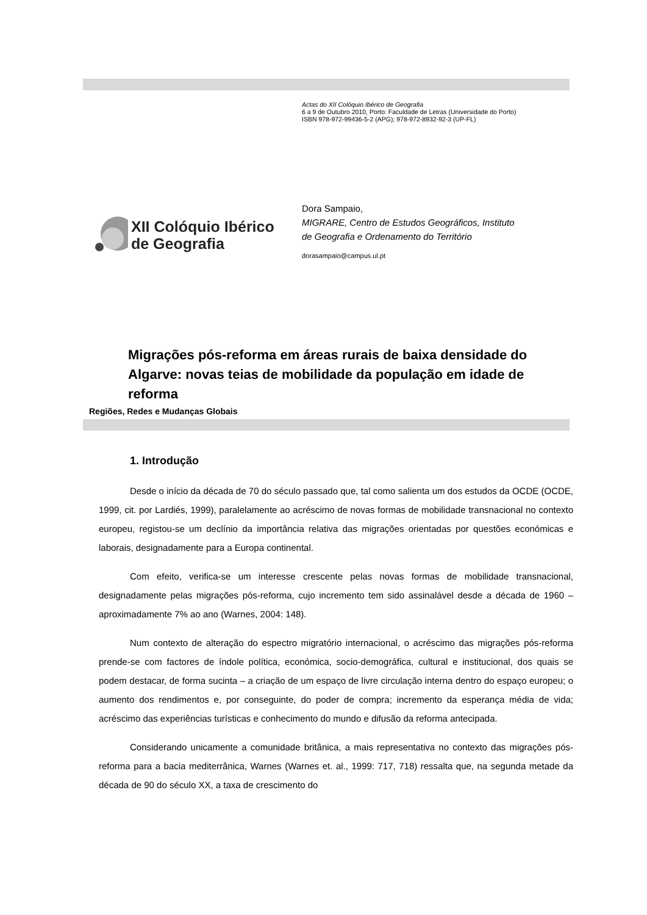Actas do XII Colóquio Ibérico de Geografia
6 a 9 de Outubro 2010, Porto: Faculdade de Letras (Universidade do Porto)
ISBN 978-972-99436-5-2 (APG); 978-972-8932-92-3 (UP-FL)
XII Colóquio Ibérico
de Geografia
Dora Sampaio,
MIGRARE, Centro de Estudos Geográficos, Instituto
de Geografia e Ordenamento do Território
dorasampaio@campus.ul.pt
Migrações pós-reforma em áreas rurais de baixa densidade do Algarve: novas teias de mobilidade da população em idade de reforma
Regiões, Redes e Mudanças Globais
1. Introdução
Desde o início da década de 70 do século passado que, tal como salienta um dos estudos da OCDE (OCDE, 1999, cit. por Lardiés, 1999), paralelamente ao acréscimo de novas formas de mobilidade transnacional no contexto europeu, registou-se um declínio da importância relativa das migrações orientadas por questões económicas e laborais, designadamente para a Europa continental.
Com efeito, verifica-se um interesse crescente pelas novas formas de mobilidade transnacional, designadamente pelas migrações pós-reforma, cujo incremento tem sido assinalável desde a década de 1960 – aproximadamente 7% ao ano (Warnes, 2004: 148).
Num contexto de alteração do espectro migratório internacional, o acréscimo das migrações pós-reforma prende-se com factores de índole política, económica, socio-demográfica, cultural e institucional, dos quais se podem destacar, de forma sucinta – a criação de um espaço de livre circulação interna dentro do espaço europeu; o aumento dos rendimentos e, por conseguinte, do poder de compra; incremento da esperança média de vida; acréscimo das experiências turísticas e conhecimento do mundo e difusão da reforma antecipada.
Considerando unicamente a comunidade britânica, a mais representativa no contexto das migrações pós-reforma para a bacia mediterrânica, Warnes (Warnes et. al., 1999: 717, 718) ressalta que, na segunda metade da década de 90 do século XX, a taxa de crescimento do